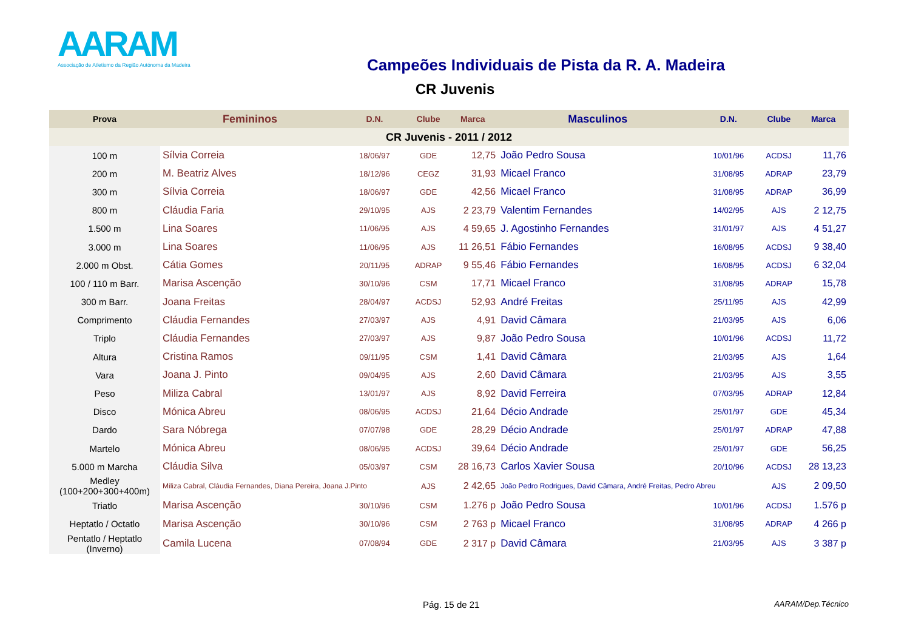AARAM
Associação de Atletismo da Região Autónoma da Madeira
Campeões Individuais de Pista da R. A. Madeira
CR Juvenis
| Prova | Femininos | D.N. | Clube | Marca | Masculinos | D.N. | Clube | Marca |
| --- | --- | --- | --- | --- | --- | --- | --- | --- |
| CR Juvenis - 2011 / 2012 | | | | | | | | |
| 100 m | Sílvia Correia | 18/06/97 | GDE | 12,75 | João Pedro Sousa | 10/01/96 | ACDSJ | 11,76 |
| 200 m | M. Beatriz Alves | 18/12/96 | CEGZ | 31,93 | Micael Franco | 31/08/95 | ADRAP | 23,79 |
| 300 m | Sílvia Correia | 18/06/97 | GDE | 42,56 | Micael Franco | 31/08/95 | ADRAP | 36,99 |
| 800 m | Cláudia Faria | 29/10/95 | AJS | 2 23,79 | Valentim Fernandes | 14/02/95 | AJS | 2 12,75 |
| 1.500 m | Lina Soares | 11/06/95 | AJS | 4 59,65 | J. Agostinho Fernandes | 31/01/97 | AJS | 4 51,27 |
| 3.000 m | Lina Soares | 11/06/95 | AJS | 11 26,51 | Fábio Fernandes | 16/08/95 | ACDSJ | 9 38,40 |
| 2.000 m Obst. | Cátia Gomes | 20/11/95 | ADRAP | 9 55,46 | Fábio Fernandes | 16/08/95 | ACDSJ | 6 32,04 |
| 100 / 110 m Barr. | Marisa Ascenção | 30/10/96 | CSM | 17,71 | Micael Franco | 31/08/95 | ADRAP | 15,78 |
| 300 m Barr. | Joana Freitas | 28/04/97 | ACDSJ | 52,93 | André Freitas | 25/11/95 | AJS | 42,99 |
| Comprimento | Cláudia Fernandes | 27/03/97 | AJS | 4,91 | David Câmara | 21/03/95 | AJS | 6,06 |
| Triplo | Cláudia Fernandes | 27/03/97 | AJS | 9,87 | João Pedro Sousa | 10/01/96 | ACDSJ | 11,72 |
| Altura | Cristina Ramos | 09/11/95 | CSM | 1,41 | David Câmara | 21/03/95 | AJS | 1,64 |
| Vara | Joana J. Pinto | 09/04/95 | AJS | 2,60 | David Câmara | 21/03/95 | AJS | 3,55 |
| Peso | Miliza Cabral | 13/01/97 | AJS | 8,92 | David Ferreira | 07/03/95 | ADRAP | 12,84 |
| Disco | Mónica Abreu | 08/06/95 | ACDSJ | 21,64 | Décio Andrade | 25/01/97 | GDE | 45,34 |
| Dardo | Sara Nóbrega | 07/07/98 | GDE | 28,29 | Décio Andrade | 25/01/97 | ADRAP | 47,88 |
| Martelo | Mónica Abreu | 08/06/95 | ACDSJ | 39,64 | Décio Andrade | 25/01/97 | GDE | 56,25 |
| 5.000 m Marcha | Cláudia Silva | 05/03/97 | CSM | 28 16,73 | Carlos Xavier Sousa | 20/10/96 | ACDSJ | 28 13,23 |
| Medley (100+200+300+400m) | Miliza Cabral, Cláudia Fernandes, Diana Pereira, Joana J.Pinto | | AJS | 2 42,65 | João Pedro Rodrigues, David Câmara, André Freitas, Pedro Abreu | | AJS | 2 09,50 |
| Triatlo | Marisa Ascenção | 30/10/96 | CSM | 1.276 p | João Pedro Sousa | 10/01/96 | ACDSJ | 1.576 p |
| Heptatlo / Octatlo | Marisa Ascenção | 30/10/96 | CSM | 2 763 p | Micael Franco | 31/08/95 | ADRAP | 4 266 p |
| Pentatlo / Heptatlo (Inverno) | Camila Lucena | 07/08/94 | GDE | 2 317 p | David Câmara | 21/03/95 | AJS | 3 387 p |
Pág. 15 de 21 AARAM/Dep.Técnico